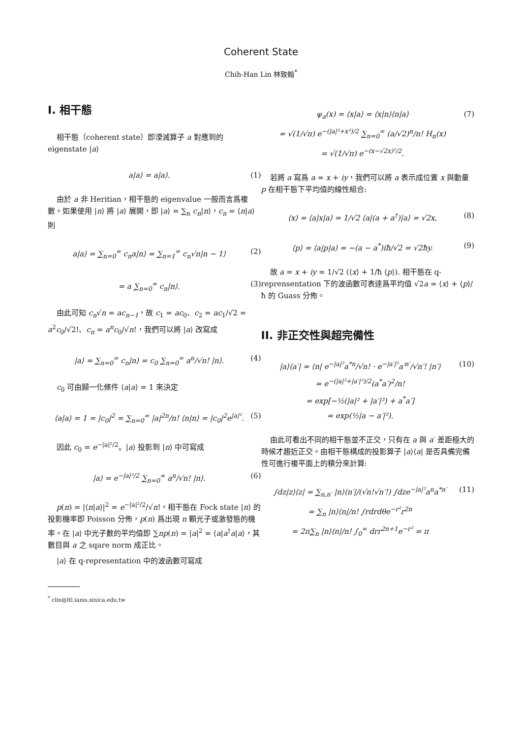Coherent State
Chih-Han Lin 林致翰<sup>*</sup>
I. 相干態
相干態（coherent state）即湮滅算子 a 對應到的 eigenstate |a⟩
a|a⟩ = a|a⟩. (1)
由於 a 非 Heritian，相干態的 eigenvalue 一般而言爲複數。如果使用 |n⟩ 將 |a⟩ 展開，即 |a⟩ = ∑<sub>n</sub> c<sub>n</sub>|n⟩，c<sub>n</sub> = ⟨n|a⟩ 則
a|a⟩ = ∑<sub>n=0</sub><sup>∞</sup> c<sub>n</sub>a|n⟩ = ∑<sub>n=1</sub><sup>∞</sup> c<sub>n</sub>√n|n − 1⟩ (2)
= a ∑<sub>n=0</sub><sup>∞</sup> c<sub>n</sub>|n⟩. (3)
由此可知 c<sub>n</sub>√n = ac<sub>n−1</sub>，故 c<sub>1</sub> = ac<sub>0</sub>、c<sub>2</sub> = ac<sub>1</sub>/√2 = a<sup>2</sup>c<sub>0</sub>/√2!、c<sub>n</sub> = a<sup>n</sup>c<sub>0</sub>/√n!，我們可以將 |a⟩ 改寫成
|a⟩ = ∑<sub>n=0</sub><sup>∞</sup> c<sub>n</sub>|n⟩ = c<sub>0</sub> ∑<sub>n=0</sub><sup>∞</sup> a<sup>n</sup>/√n! |n⟩. (4)
c<sub>0</sub> 可由歸一化條件 ⟨a|a⟩ = 1 來決定
⟨a|a⟩ = 1 = |c<sub>0</sub>|<sup>2</sup> = ∑<sub>n=0</sub><sup>∞</sup> |a|<sup>2n</sup>/n! ⟨n|n⟩ = |c<sub>0</sub>|<sup>2</sup>e<sup>|a|²</sup>. (5)
因此 c<sub>0</sub> = e<sup>−|a|²/2</sup>。|a⟩ 投影到 |n⟩ 中可寫成
|a⟩ = e<sup>−|a|²/2</sup> ∑<sub>n=0</sub><sup>∞</sup> a<sup>n</sup>/√n! |n⟩. (6)
p(n) = |⟨n|a⟩|<sup>2</sup> = e<sup>−|a|²/2</sup>/√n!，相干態在 Fock state |n⟩ 的投影機率即 Poisson 分佈，p(n) 爲出現 n 顆光子或激發態的機率。在 |a⟩ 中光子數的平均值即 ∑np(n) = |a|<sup>2</sup> = ⟨a|a<sup>†</sup>a|a⟩，其數目與 a 之 sqare norm 成正比。
|a⟩ 在 q-representation 中的波函數可寫成
<sup>*</sup> clin@ltl.iams.sinica.edu.tw
ψ<sub>a</sub>(x) = ⟨x|a⟩ = ⟨x|n⟩⟨n|a⟩
= √(1/√π) e<sup>−(|a|²+x²)/2</sup> ∑<sub>n=0</sub><sup>∞</sup> (a/√2)<sup>n</sup>/n! H<sub>n</sub>(x)
= √(1/√π) e<sup>−(x−√2x)²/2</sup>. (7)
若將 a 寫爲 a = x + iy，我們可以將 a 表示成位置 x 與動量 p 在相干態下平均值的線性組合:
⟨x⟩ = ⟨a|x|a⟩ = 1/√2 ⟨a|(a + a<sup>†</sup>)|a⟩ = √2x, (8)
⟨p⟩ = ⟨a|p|a⟩ = −(a − a<sup>*</sup>)iħ/√2 = √2ħy. (9)
故 a = x + iy = 1/√2 (⟨x⟩ + 1/ħ ⟨p⟩). 相干態在 q-reprensentation 下的波函數可表達爲平均值 √2a = ⟨x⟩ + ⟨p⟩/ħ 的 Guass 分佈。
II. 非正交性與超完備性
|a⟩⟨a′| = ⟨n| e<sup>−|a|²</sup>a<sup>*n</sup>/√n! · e<sup>−|a′|²</sup>a′<sup>n′</sup>/√n′! |n′⟩
= e<sup>−(|a|²+|a′|²)/2</sup>(a<sup>*</sup>a′)<sup>2</sup>/n!
= exp[−½(|a|² + |a′|²) + a<sup>*</sup>a′]
= exp(½|a − a′|²). (10)
由此可看出不同的相干態並不正交，只有在 a 與 a′ 差距極大的時候才趨近正交。由相干態構成的投影算子 |a⟩⟨a| 是否具備完備性可進行複平面上的積分來計算:
∫dz|z⟩⟨z| = ∑<sub>n,n′</sub> |n⟩⟨n′|/(√n!√n′!) ∫dze<sup>−|a|²</sup>a<sup>n</sup>a<sup>*n′</sup>
= ∑<sub>n</sub> |n⟩⟨n|/n! ∫rdrdθe<sup>−r²</sup>r<sup>2n</sup>
= 2π∑<sub>n</sub> |n⟩⟨n|/n! ∫<sub>0</sub><sup>∞</sup> drr<sup>2n+1</sup>e<sup>−r²</sup> = π (11)